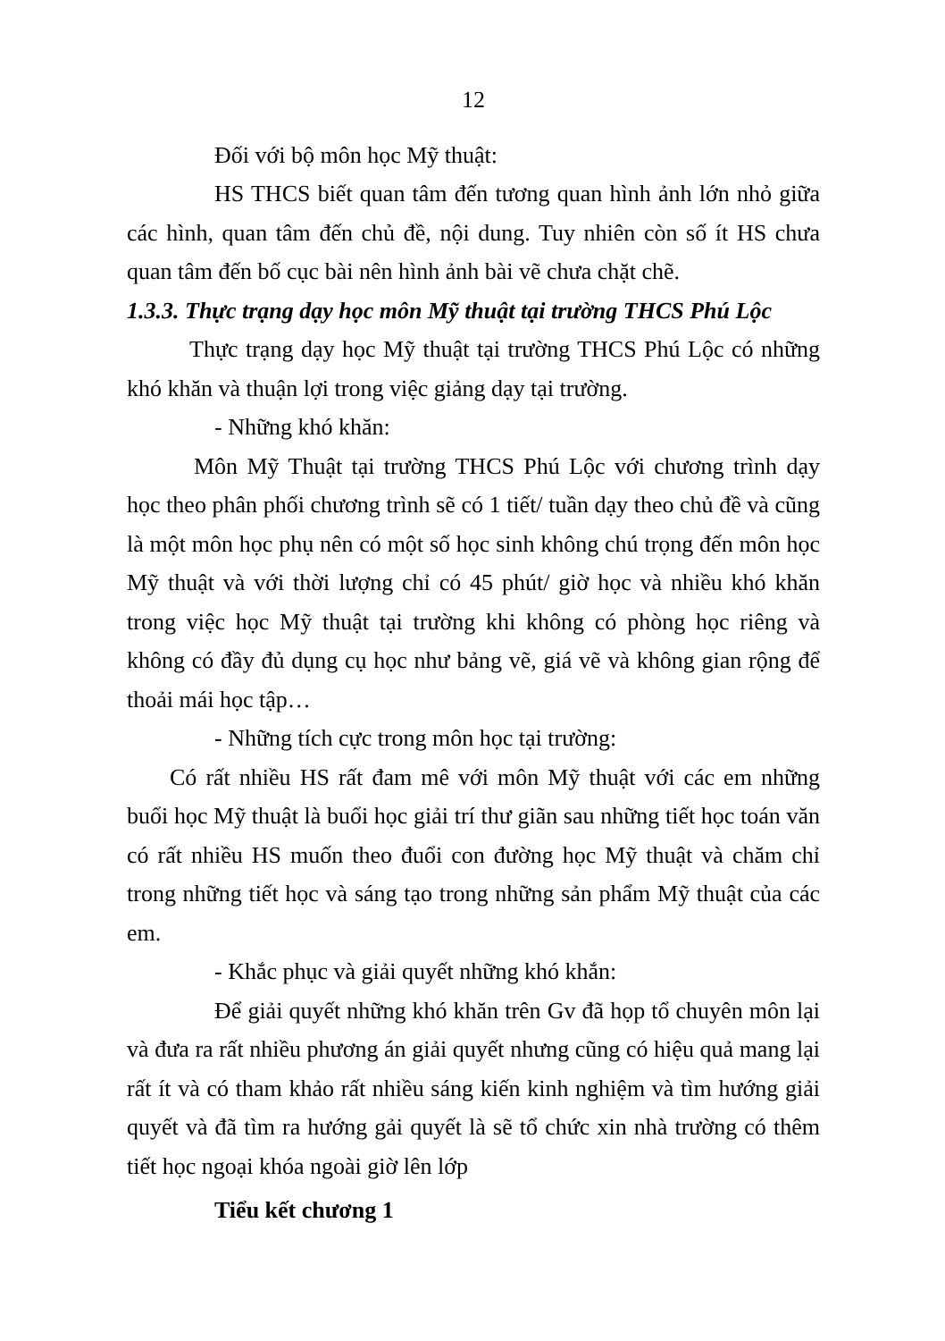12
Đối với bộ môn học Mỹ thuật:
HS THCS biết quan tâm đến tương quan hình ảnh lớn nhỏ giữa các hình, quan tâm đến chủ đề, nội dung. Tuy nhiên còn số ít HS chưa quan tâm đến bố cục bài nên hình ảnh bài vẽ chưa chặt chẽ.
1.3.3. Thực trạng dạy học môn Mỹ thuật tại trường THCS Phú Lộc
Thực trạng dạy học Mỹ thuật tại trường THCS Phú Lộc có những khó khăn và thuận lợi trong việc giảng dạy tại trường.
- Những khó khăn:
Môn Mỹ Thuật tại trường THCS Phú Lộc với chương trình dạy học theo phân phối chương trình sẽ có 1 tiết/ tuần dạy theo chủ đề và cũng là một môn học phụ nên có một số học sinh không chú trọng đến môn học Mỹ thuật và với thời lượng chỉ có 45 phút/ giờ học và nhiều khó khăn trong việc học Mỹ thuật tại trường khi không có phòng học riêng và không có đầy đủ dụng cụ học như bảng vẽ, giá vẽ và không gian rộng để thoải mái học tập…
- Những tích cực trong môn học tại trường:
Có rất nhiều HS rất đam mê với môn Mỹ thuật với các em những buổi học Mỹ thuật là buổi học giải trí thư giãn sau những tiết học toán văn có rất nhiều HS muốn theo đuổi con đường học Mỹ thuật và chăm chỉ trong những tiết học và sáng tạo trong những sản phẩm Mỹ thuật của các em.
- Khắc phục và giải quyết những khó khắn:
Để giải quyết những khó khăn trên Gv đã họp tổ chuyên môn lại và đưa ra rất nhiều phương án giải quyết nhưng cũng có hiệu quả mang lại rất ít và có tham khảo rất nhiều sáng kiến kinh nghiệm và tìm hướng giải quyết và đã tìm ra hướng gải quyết là sẽ tổ chức xin nhà trường có thêm tiết học ngoại khóa ngoài giờ lên lớp
Tiểu kết chương 1